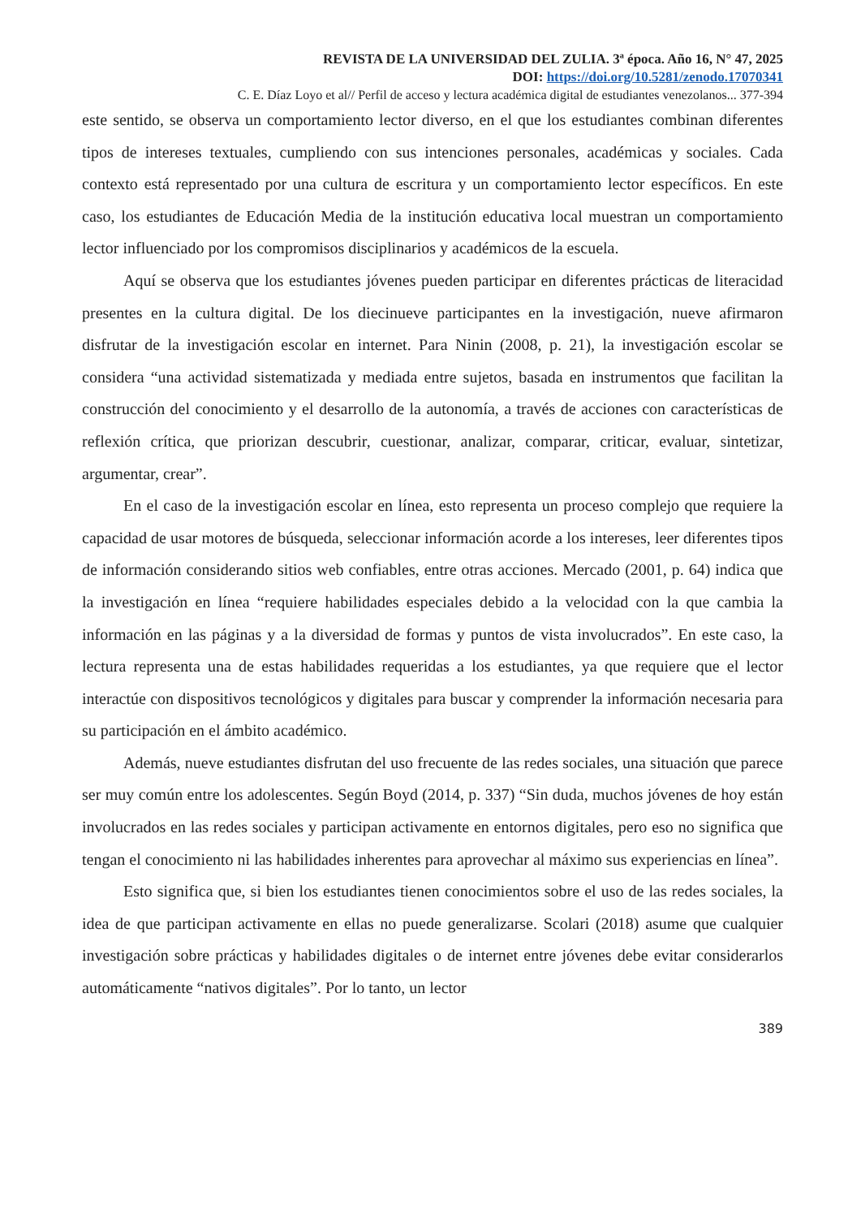REVISTA DE LA UNIVERSIDAD DEL ZULIA. 3ª época. Año 16, N° 47, 2025
DOI: https://doi.org/10.5281/zenodo.17070341
C. E. Díaz Loyo et al// Perfil de acceso y lectura académica digital de estudiantes venezolanos... 377-394
este sentido, se observa un comportamiento lector diverso, en el que los estudiantes combinan diferentes tipos de intereses textuales, cumpliendo con sus intenciones personales, académicas y sociales. Cada contexto está representado por una cultura de escritura y un comportamiento lector específicos. En este caso, los estudiantes de Educación Media de la institución educativa local muestran un comportamiento lector influenciado por los compromisos disciplinarios y académicos de la escuela.
Aquí se observa que los estudiantes jóvenes pueden participar en diferentes prácticas de literacidad presentes en la cultura digital. De los diecinueve participantes en la investigación, nueve afirmaron disfrutar de la investigación escolar en internet. Para Ninin (2008, p. 21), la investigación escolar se considera “una actividad sistematizada y mediada entre sujetos, basada en instrumentos que facilitan la construcción del conocimiento y el desarrollo de la autonomía, a través de acciones con características de reflexión crítica, que priorizan descubrir, cuestionar, analizar, comparar, criticar, evaluar, sintetizar, argumentar, crear”.
En el caso de la investigación escolar en línea, esto representa un proceso complejo que requiere la capacidad de usar motores de búsqueda, seleccionar información acorde a los intereses, leer diferentes tipos de información considerando sitios web confiables, entre otras acciones. Mercado (2001, p. 64) indica que la investigación en línea “requiere habilidades especiales debido a la velocidad con la que cambia la información en las páginas y a la diversidad de formas y puntos de vista involucrados”. En este caso, la lectura representa una de estas habilidades requeridas a los estudiantes, ya que requiere que el lector interactúe con dispositivos tecnológicos y digitales para buscar y comprender la información necesaria para su participación en el ámbito académico.
Además, nueve estudiantes disfrutan del uso frecuente de las redes sociales, una situación que parece ser muy común entre los adolescentes. Según Boyd (2014, p. 337) “Sin duda, muchos jóvenes de hoy están involucrados en las redes sociales y participan activamente en entornos digitales, pero eso no significa que tengan el conocimiento ni las habilidades inherentes para aprovechar al máximo sus experiencias en línea”.
Esto significa que, si bien los estudiantes tienen conocimientos sobre el uso de las redes sociales, la idea de que participan activamente en ellas no puede generalizarse. Scolari (2018) asume que cualquier investigación sobre prácticas y habilidades digitales o de internet entre jóvenes debe evitar considerarlos automáticamente “nativos digitales”. Por lo tanto, un lector
389